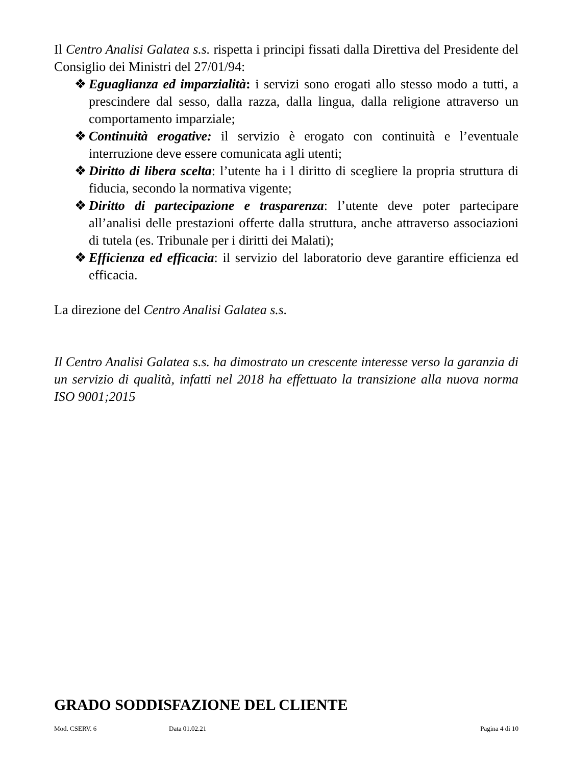Il Centro Analisi Galatea s.s. rispetta i principi fissati dalla Direttiva del Presidente del Consiglio dei Ministri del 27/01/94:
❖ Eguaglianza ed imparzialità: i servizi sono erogati allo stesso modo a tutti, a prescindere dal sesso, dalla razza, dalla lingua, dalla religione attraverso un comportamento imparziale;
❖ Continuità erogative: il servizio è erogato con continuità e l’eventuale interruzione deve essere comunicata agli utenti;
❖ Diritto di libera scelta: l’utente ha i l diritto di scegliere la propria struttura di fiducia, secondo la normativa vigente;
❖ Diritto di partecipazione e trasparenza: l’utente deve poter partecipare all’analisi delle prestazioni offerte dalla struttura, anche attraverso associazioni di tutela (es. Tribunale per i diritti dei Malati);
❖ Efficienza ed efficacia: il servizio del laboratorio deve garantire efficienza ed efficacia.
La direzione del Centro Analisi Galatea s.s.
Il Centro Analisi Galatea s.s. ha dimostrato un crescente interesse verso la garanzia di un servizio di qualità, infatti nel 2018 ha effettuato la transizione alla nuova norma ISO 9001;2015
GRADO SODDISFAZIONE DEL CLIENTE
Mod. CSERV. 6 Data 01.02.21 Pagina 4 di 10